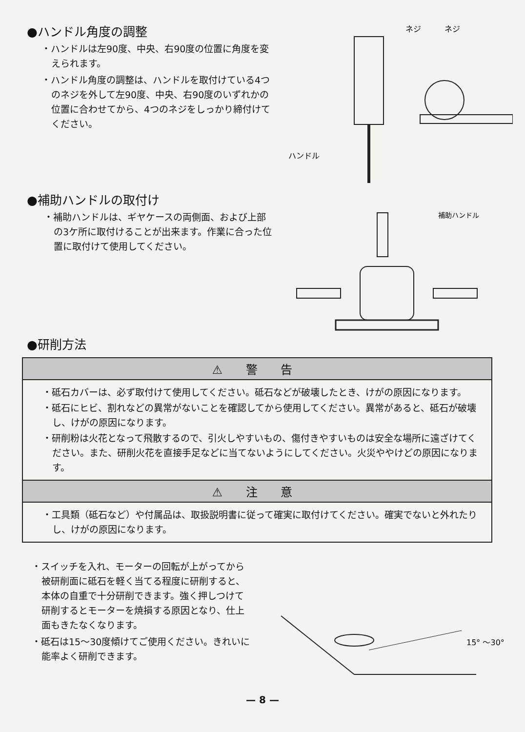●ハンドル角度の調整
・ハンドルは左90度、中央、右90度の位置に角度を変えられます。
・ハンドル角度の調整は、ハンドルを取付けている4つのネジを外して左90度、中央、右90度のいずれかの位置に合わせてから、4つのネジをしっかり締付けてください。
ネジ
ネジ
ハンドル
●補助ハンドルの取付け
・補助ハンドルは、ギヤケースの両側面、および上部の3ケ所に取付けることが出来ます。作業に合った位置に取付けて使用してください。
補助ハンドル
●研削方法
⚠ 警 告
・砥石カバーは、必ず取付けて使用してください。砥石などが破壊したとき、けがの原因になります。
・砥石にヒビ、割れなどの異常がないことを確認してから使用してください。異常があると、砥石が破壊し、けがの原因になります。
・研削粉は火花となって飛散するので、引火しやすいもの、傷付きやすいものは安全な場所に遠ざけてください。また、研削火花を直接手足などに当てないようにしてください。火災ややけどの原因になります。
⚠ 注 意
・工具類（砥石など）や付属品は、取扱説明書に従って確実に取付けてください。確実でないと外れたりし、けがの原因になります。
・スイッチを入れ、モーターの回転が上がってから被研削面に砥石を軽く当てる程度に研削すると、本体の自重で十分研削できます。強く押しつけて研削するとモーターを焼損する原因となり、仕上面もきたなくなります。
・砥石は15〜30度傾けてご使用ください。きれいに能率よく研削できます。
15° 〜30°
— 8 —